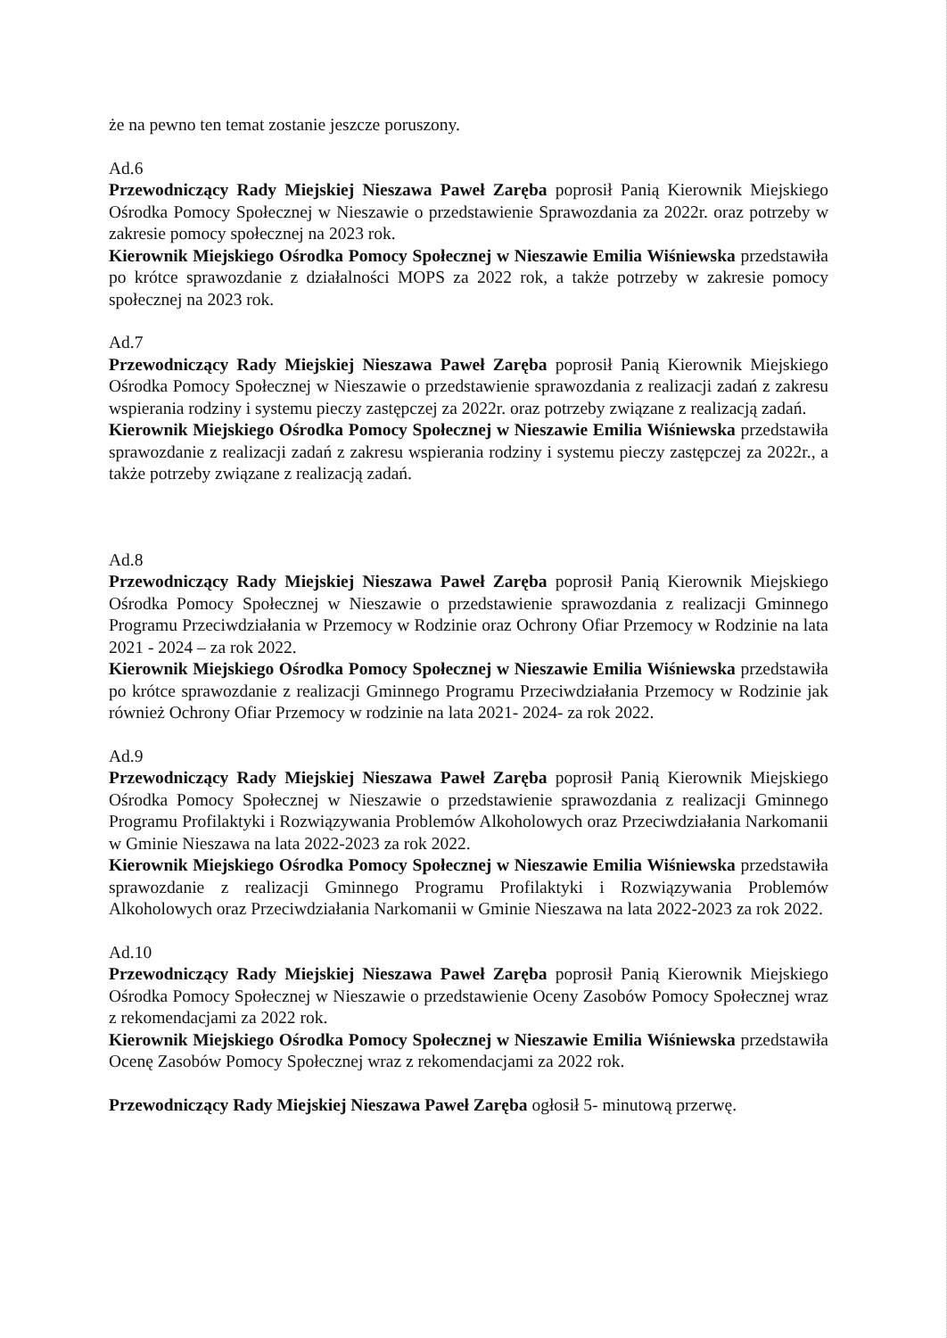że na pewno ten temat zostanie jeszcze poruszony.
Ad.6
Przewodniczący Rady Miejskiej Nieszawa Paweł Zaręba poprosił Panią Kierownik Miejskiego Ośrodka Pomocy Społecznej w Nieszawie o przedstawienie Sprawozdania za 2022r. oraz potrzeby w zakresie pomocy społecznej na 2023 rok.
Kierownik Miejskiego Ośrodka Pomocy Społecznej w Nieszawie Emilia Wiśniewska przedstawiła po krótce sprawozdanie z działalności MOPS za 2022 rok, a także potrzeby w zakresie pomocy społecznej na 2023 rok.
Ad.7
Przewodniczący Rady Miejskiej Nieszawa Paweł Zaręba poprosił Panią Kierownik Miejskiego Ośrodka Pomocy Społecznej w Nieszawie o przedstawienie sprawozdania z realizacji zadań z zakresu wspierania rodziny i systemu pieczy zastępczej za 2022r. oraz potrzeby związane z realizacją zadań.
Kierownik Miejskiego Ośrodka Pomocy Społecznej w Nieszawie Emilia Wiśniewska przedstawiła sprawozdanie z realizacji zadań z zakresu wspierania rodziny i systemu pieczy zastępczej za 2022r., a także potrzeby związane z realizacją zadań.
Ad.8
Przewodniczący Rady Miejskiej Nieszawa Paweł Zaręba poprosił Panią Kierownik Miejskiego Ośrodka Pomocy Społecznej w Nieszawie o przedstawienie sprawozdania z realizacji Gminnego Programu Przeciwdziałania w Przemocy w Rodzinie oraz Ochrony Ofiar Przemocy w Rodzinie na lata 2021 - 2024 – za rok 2022.
Kierownik Miejskiego Ośrodka Pomocy Społecznej w Nieszawie Emilia Wiśniewska przedstawiła po krótce sprawozdanie z realizacji Gminnego Programu Przeciwdziałania Przemocy w Rodzinie jak również Ochrony Ofiar Przemocy w rodzinie na lata 2021- 2024- za rok 2022.
Ad.9
Przewodniczący Rady Miejskiej Nieszawa Paweł Zaręba poprosił Panią Kierownik Miejskiego Ośrodka Pomocy Społecznej w Nieszawie o przedstawienie sprawozdania z realizacji Gminnego Programu Profilaktyki i Rozwiązywania Problemów Alkoholowych oraz Przeciwdziałania Narkomanii w Gminie Nieszawa na lata 2022-2023 za rok 2022.
Kierownik Miejskiego Ośrodka Pomocy Społecznej w Nieszawie Emilia Wiśniewska przedstawiła sprawozdanie z realizacji Gminnego Programu Profilaktyki i Rozwiązywania Problemów Alkoholowych oraz Przeciwdziałania Narkomanii w Gminie Nieszawa na lata 2022-2023 za rok 2022.
Ad.10
Przewodniczący Rady Miejskiej Nieszawa Paweł Zaręba poprosił Panią Kierownik Miejskiego Ośrodka Pomocy Społecznej w Nieszawie o przedstawienie Oceny Zasobów Pomocy Społecznej wraz z rekomendacjami za 2022 rok.
Kierownik Miejskiego Ośrodka Pomocy Społecznej w Nieszawie Emilia Wiśniewska przedstawiła Ocenę Zasobów Pomocy Społecznej wraz z rekomendacjami za 2022 rok.
Przewodniczący Rady Miejskiej Nieszawa Paweł Zaręba ogłosił 5- minutową przerwę.